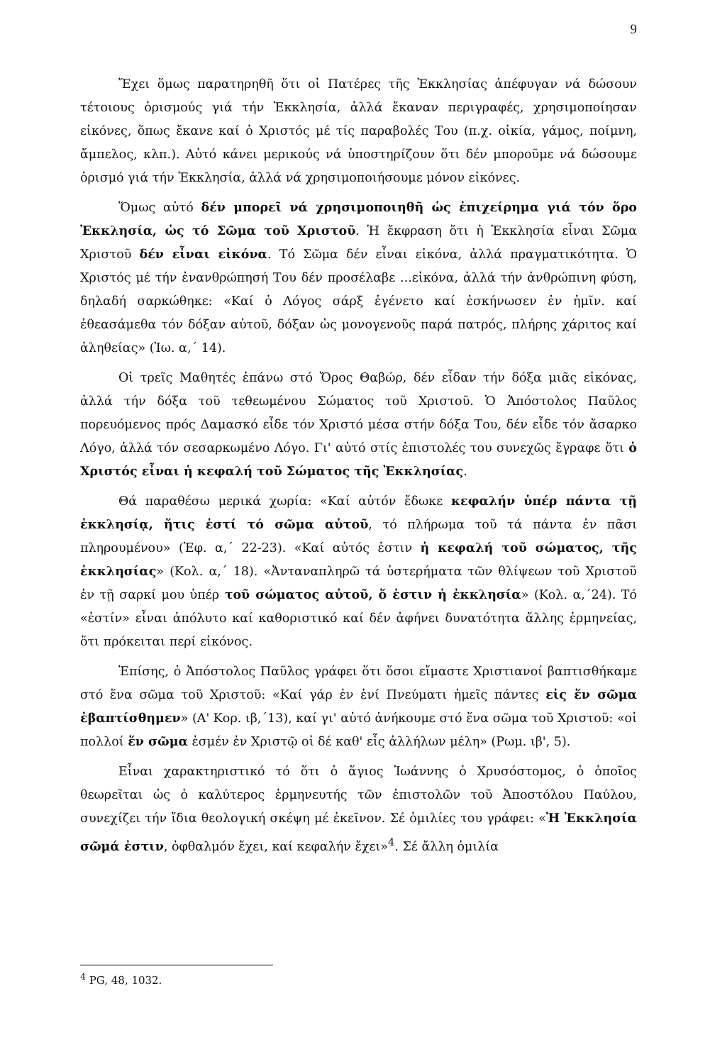9
Ἔχει ὅμως παρατηρηθῆ ὅτι οἱ Πατέρες τῆς Ἐκκλησίας ἀπέφυγαν νά δώσουν τέτοιους ὁρισμούς γιά τήν Ἐκκλησία, ἀλλά ἔκαναν περιγραφές, χρησιμοποίησαν εἰκόνες, ὅπως ἔκανε καί ὁ Χριστός μέ τίς παραβολές Του (π.χ. οἰκία, γάμος, ποίμνη, ἄμπελος, κλπ.). Αὐτό κάνει μερικούς νά ὑποστηρίζουν ὅτι δέν μποροῦμε νά δώσουμε ὁρισμό γιά τήν Ἐκκλησία, ἀλλά νά χρησιμοποιήσουμε μόνον εἰκόνες.
Ὅμως αὐτό δέν μπορεῖ νά χρησιμοποιηθῆ ὡς ἐπιχείρημα γιά τόν ὅρο Ἐκκλησία, ὡς τό Σῶμα τοῦ Χριστοῦ. Ἡ ἔκφραση ὅτι ἡ Ἐκκλησία εἶναι Σῶμα Χριστοῦ δέν εἶναι εἰκόνα. Τό Σῶμα δέν εἶναι εἰκόνα, ἀλλά πραγματικότητα. Ὁ Χριστός μέ τήν ἐνανθρώπησή Του δέν προσέλαβε ...εἰκόνα, ἀλλά τήν ἀνθρώπινη φύση, δηλαδή σαρκώθηκε: «Καί ὁ Λόγος σάρξ ἐγένετο καί ἐσκήνωσεν ἐν ἡμῖν. καί ἐθεασάμεθα τόν δόξαν αὐτοῦ, δόξαν ὡς μονογενοῦς παρά πατρός, πλήρης χάριτος καί ἀληθείας» (Ἰω. α,΄ 14).
Οἱ τρεῖς Μαθητές ἐπάνω στό Ὄρος Θαβώρ, δέν εἶδαν τήν δόξα μιᾶς εἰκόνας, ἀλλά τήν δόξα τοῦ τεθεωμένου Σώματος τοῦ Χριστοῦ. Ὁ Ἀπόστολος Παῦλος πορευόμενος πρός Δαμασκό εἶδε τόν Χριστό μέσα στήν δόξα Του, δέν εἶδε τόν ἄσαρκο Λόγο, ἀλλά τόν σεσαρκωμένο Λόγο. Γι' αὐτό στίς ἐπιστολές του συνεχῶς ἔγραφε ὅτι ὁ Χριστός εἶναι ἡ κεφαλή τοῦ Σώματος τῆς Ἐκκλησίας.
Θά παραθέσω μερικά χωρία: «Καί αὐτόν ἔδωκε κεφαλήν ὑπέρ πάντα τῇ ἐκκλησίᾳ, ἥτις ἐστί τό σῶμα αὐτοῦ, τό πλήρωμα τοῦ τά πάντα ἐν πᾶσι πληρουμένου» (Ἐφ. α,΄ 22-23). «Καί αὐτός ἐστιν ἡ κεφαλή τοῦ σώματος, τῆς ἐκκλησίας» (Κολ. α,΄ 18). «Ἀνταναπληρῶ τά ὑστερήματα τῶν θλίψεων τοῦ Χριστοῦ ἐν τῇ σαρκί μου ὑπέρ τοῦ σώματος αὐτοῦ, ὅ ἐστιν ἡ ἐκκλησία» (Κολ. α,΄24). Τό «ἐστίν» εἶναι ἀπόλυτο καί καθοριστικό καί δέν ἀφήνει δυνατότητα ἄλλης ἑρμηνείας, ὅτι πρόκειται περί εἰκόνος.
Ἐπίσης, ὁ Ἀπόστολος Παῦλος γράφει ὅτι ὅσοι εἴμαστε Χριστιανοί βαπτισθήκαμε στό ἕνα σῶμα τοῦ Χριστοῦ: «Καί γάρ ἐν ἑνί Πνεύματι ἡμεῖς πάντες εἰς ἕν σῶμα ἐβαπτίσθημεν» (Α' Κορ. ιβ,΄13), καί γι' αὐτό ἀνήκουμε στό ἕνα σῶμα τοῦ Χριστοῦ: «οἱ πολλοί ἕν σῶμα ἐσμέν ἐν Χριστῷ οἱ δέ καθ' εἷς ἀλλήλων μέλη» (Ρωμ. ιβ', 5).
Εἶναι χαρακτηριστικό τό ὅτι ὁ ἅγιος Ἰωάννης ὁ Χρυσόστομος, ὁ ὁποῖος θεωρεῖται ὡς ὁ καλύτερος ἑρμηνευτής τῶν ἐπιστολῶν τοῦ Ἀποστόλου Παύλου, συνεχίζει τήν ἴδια θεολογική σκέψη μέ ἐκεῖνον. Σέ ὁμιλίες του γράφει: «Ἡ Ἐκκλησία σῶμά ἐστιν, ὀφθαλμόν ἔχει, καί κεφαλήν ἔχει»<sup>4</sup>. Σέ ἄλλη ὁμιλία
<sup>4</sup> PG, 48, 1032.